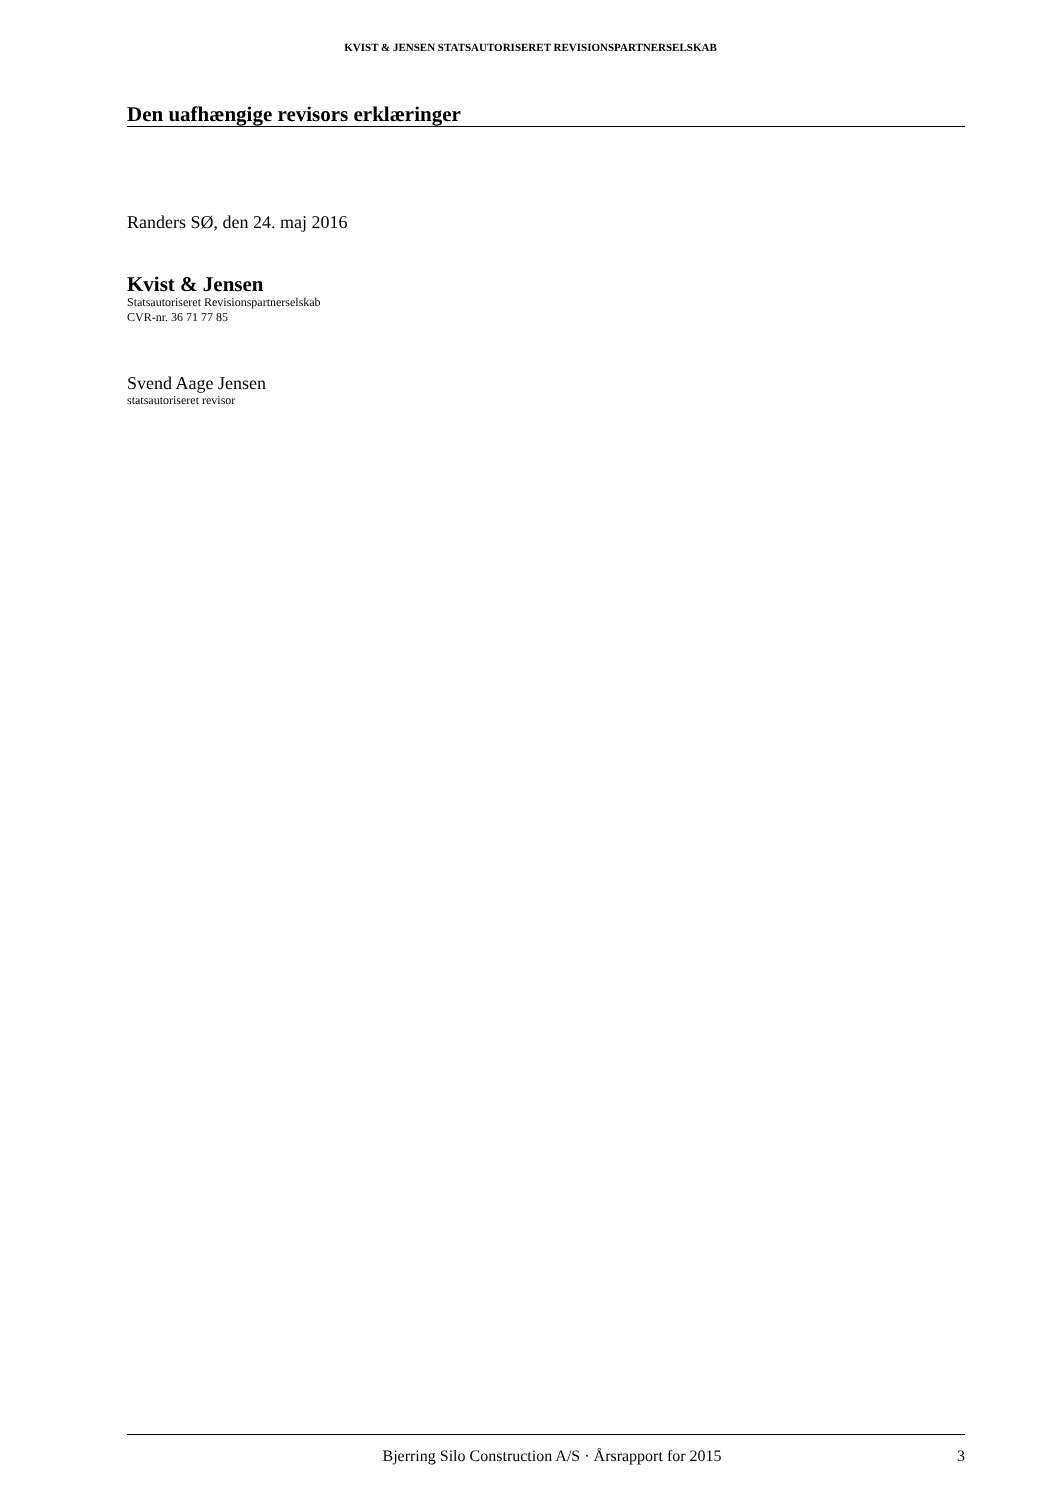KVIST & JENSEN STATSAUTORISERET REVISIONSPARTNERSELSKAB
Den uafhængige revisors erklæringer
Randers SØ, den 24. maj 2016
Kvist & Jensen
Statsautoriseret Revisionspartnerselskab
CVR-nr. 36 71 77 85
Svend Aage Jensen
statsautoriseret revisor
Bjerring Silo Construction A/S · Årsrapport for 2015 3